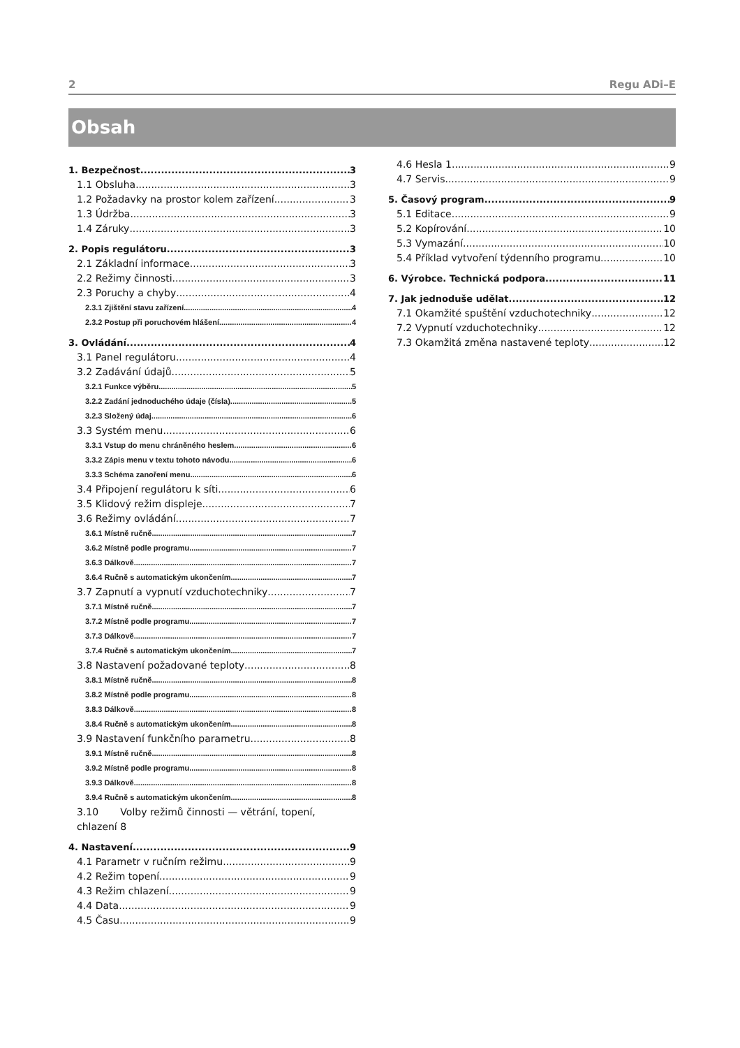2 Regu ADi–E
Obsah
1. Bezpečnost 3
1.1 Obsluha 3
1.2 Požadavky na prostor kolem zařízení 3
1.3 Údržba 3
1.4 Záruky 3
2. Popis regulátoru 3
2.1 Základní informace 3
2.2 Režimy činnosti 3
2.3 Poruchy a chyby 4
2.3.1 Zjištění stavu zařízení 4
2.3.2 Postup při poruchovém hlášení 4
3. Ovládání 4
3.1 Panel regulátoru 4
3.2 Zadávání údajů 5
3.2.1 Funkce výběru 5
3.2.2 Zadání jednoduchého údaje (čísla) 5
3.2.3 Složený údaj 6
3.3 Systém menu 6
3.3.1 Vstup do menu chráněného heslem 6
3.3.2 Zápis menu v textu tohoto návodu 6
3.3.3 Schéma zanoření menu 6
3.4 Připojení regulátoru k síti 6
3.5 Klidový režim displeje 7
3.6 Režimy ovládání 7
3.6.1 Místně ručně 7
3.6.2 Místně podle programu 7
3.6.3 Dálkově 7
3.6.4 Ručně s automatickým ukončením 7
3.7 Zapnutí a vypnutí vzduchotechniky 7
3.7.1 Místně ručně 7
3.7.2 Místně podle programu 7
3.7.3 Dálkově 7
3.7.4 Ručně s automatickým ukončením 7
3.8 Nastavení požadované teploty 8
3.8.1 Místně ručně 8
3.8.2 Místně podle programu 8
3.8.3 Dálkově 8
3.8.4 Ručně s automatickým ukončením 8
3.9 Nastavení funkčního parametru 8
3.9.1 Místně ručně 8
3.9.2 Místně podle programu 8
3.9.3 Dálkově 8
3.9.4 Ručně s automatickým ukončením 8
3.10 Volby režimů činnosti — větrání, topení, chlazení 8
4. Nastavení 9
4.1 Parametr v ručním režimu 9
4.2 Režim topení 9
4.3 Režim chlazení 9
4.4 Data 9
4.5 Času 9
4.6 Hesla 1 9
4.7 Servis 9
5. Časový program 9
5.1 Editace 9
5.2 Kopírování 10
5.3 Vymazání 10
5.4 Příklad vytvoření týdenního programu 10
6. Výrobce. Technická podpora 11
7. Jak jednoduše udělat 12
7.1 Okamžité spuštění vzduchotechniky 12
7.2 Vypnutí vzduchotechniky 12
7.3 Okamžitá změna nastavené teploty 12